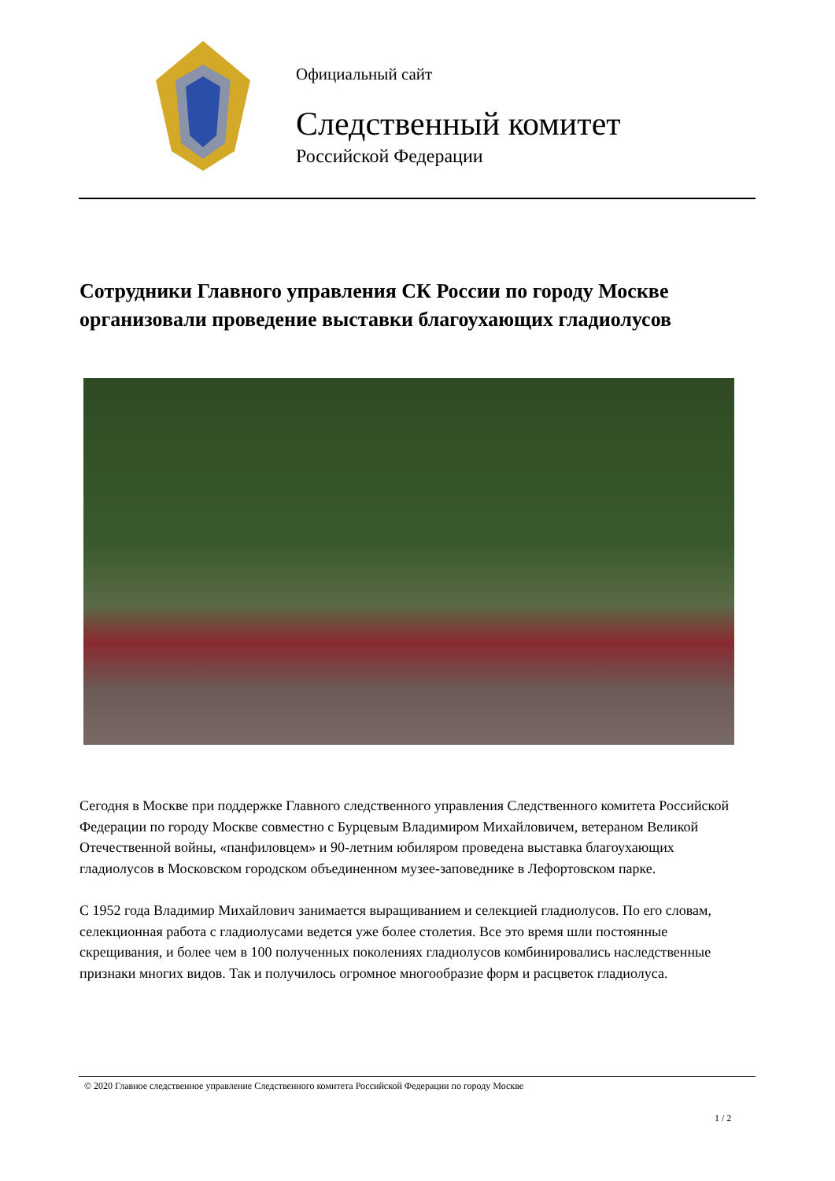Официальный сайт
Следственный комитет
Российской Федерации
Сотрудники Главного управления СК России по городу Москве организовали проведение выставки благоухающих гладиолусов
Сегодня в Москве при поддержке Главного следственного управления Следственного комитета Российской Федерации по городу Москве совместно с Бурцевым Владимиром Михайловичем, ветераном Великой Отечественной войны, «панфиловцем» и 90-летним юбиляром проведена выставка благоухающих гладиолусов в Московском городском объединенном музее-заповеднике в Лефортовском парке.
С 1952 года Владимир Михайлович занимается выращиванием и селекцией гладиолусов. По его словам, селекционная работа с гладиолусами ведется уже более столетия. Все это время шли постоянные скрещивания, и более чем в 100 полученных поколениях гладиолусов комбинировались наследственные признаки многих видов. Так и получилось огромное многообразие форм и расцветок гладиолуса.
© 2020 Главное следственное управление Следственного комитета Российской Федерации по городу Москве
1 / 2